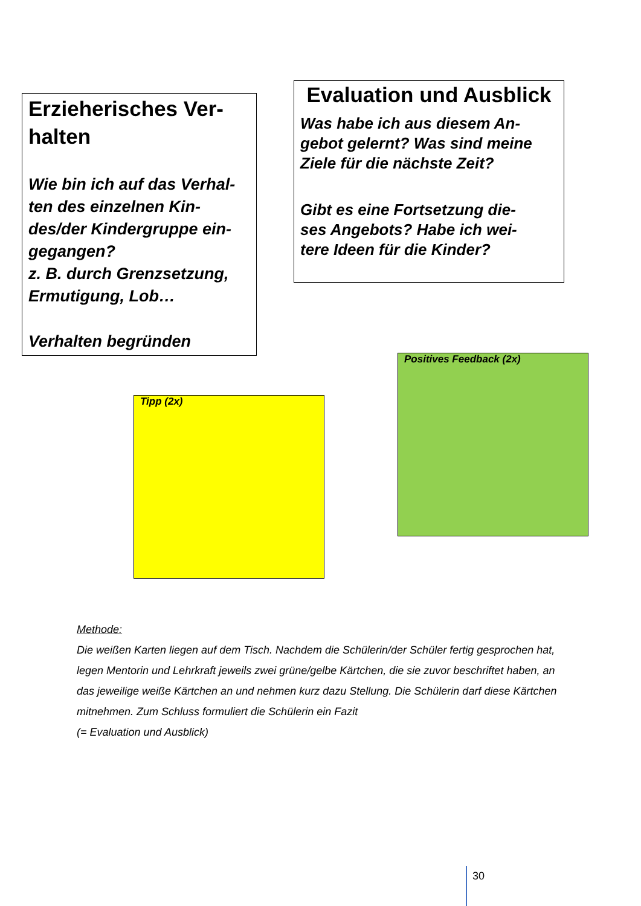Erzieherisches Ver-
halten
Wie bin ich auf das Verhal-
ten des einzelnen Kin-
des/der Kindergruppe ein-
gegangen?
z. B. durch Grenzsetzung,
Ermutigung, Lob…
Verhalten begründen
Evaluation und Ausblick
Was habe ich aus diesem An-
gebot gelernt? Was sind meine Ziele für die nächste Zeit?
Gibt es eine Fortsetzung die-
ses Angebots? Habe ich wei-
tere Ideen für die Kinder?
Positives Feedback (2x)
Tipp (2x)
Methode:
Die weißen Karten liegen auf dem Tisch. Nachdem die Schülerin/der Schüler fertig gesprochen hat, legen Mentorin und Lehrkraft jeweils zwei grüne/gelbe Kärtchen, die sie zuvor beschriftet haben, an das jeweilige weiße Kärtchen an und nehmen kurz dazu Stellung. Die Schülerin darf diese Kärtchen mitnehmen. Zum Schluss formuliert die Schülerin ein Fazit
(= Evaluation und Ausblick)
30